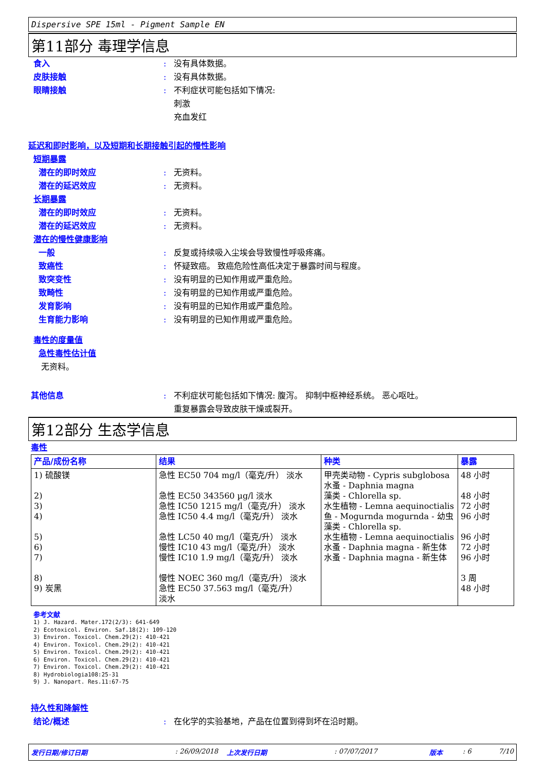Dispersive SPE 15ml - Pigment Sample EN
第11部分 毒理学信息
食入: 没有具体数据。
皮肤接触: 没有具体数据。
眼睛接触: 不利症状可能包括如下情况:
刺激
充血发红
延迟和即时影响，以及短期和长期接触引起的慢性影响
短期暴露
潜在的即时效应: 无资料。
潜在的延迟效应: 无资料。
长期暴露
潜在的即时效应: 无资料。
潜在的延迟效应: 无资料。
潜在的慢性健康影响
一般: 反复或持续吸入尘埃会导致慢性呼吸疼痛。
致癌性: 怀疑致癌。 致癌危险性高低决定于暴露时间与程度。
致突变性: 没有明显的已知作用或严重危险。
致畸性: 没有明显的已知作用或严重危险。
发育影响: 没有明显的已知作用或严重危险。
生育能力影响: 没有明显的已知作用或严重危险。
毒性的度量值
急性毒性估计值
无资料。
其他信息: 不利症状可能包括如下情况: 腹泻。 抑制中枢神经系统。 恶心呕吐。
重复暴露会导致皮肤干燥或裂开。
第12部分 生态学信息
毒性
| 产品/成份名称 | 结果 | 种类 | 暴露 |
| --- | --- | --- | --- |
| 1) 硫酸镁 2) 3) 4) 5) 6) 7) 8) 9) 炭黑 | 急性 EC50 704 mg/l（毫克/升） 淡水 急性 EC50 343560 µg/l 淡水 急性 IC50 1215 mg/l（毫克/升） 淡水 急性 IC50 4.4 mg/l（毫克/升） 淡水 急性 LC50 40 mg/l（毫克/升） 淡水 慢性 IC10 43 mg/l（毫克/升） 淡水 慢性 IC10 1.9 mg/l（毫克/升） 淡水 慢性 NOEC 360 mg/l（毫克/升） 淡水 急性 EC50 37.563 mg/l（毫克/升） 淡水 | 甲壳类动物 - Cypris subglobosa 水蚤 - Daphnia magna 藻类 - Chlorella sp. 水生植物 - Lemna aequinoctialis 鱼 - Mogurnda mogurnda - 幼虫 藻类 - Chlorella sp. 水生植物 - Lemna aequinoctialis 水蚤 - Daphnia magna - 新生体 水蚤 - Daphnia magna - 新生体 | 48 小时 48 小时 72 小时 96 小时 96 小时 72 小时 96 小时 3 周 48 小时 |
参考文献
1) J. Hazard. Mater.172(2/3): 641-649
2) Ecotoxicol. Environ. Saf.18(2): 109-120
3) Environ. Toxicol. Chem.29(2): 410-421
4) Environ. Toxicol. Chem.29(2): 410-421
5) Environ. Toxicol. Chem.29(2): 410-421
6) Environ. Toxicol. Chem.29(2): 410-421
7) Environ. Toxicol. Chem.29(2): 410-421
8) Hydrobiologia108:25-31
9) J. Nanopart. Res.11:67-75
持久性和降解性
结论/概述: 在化学的实验基地，产品在位置到得到坏在沿时期。
发行日期/修订日期: 26/09/2018 上次发行日期: 07/07/2017 版本: 6 7/10